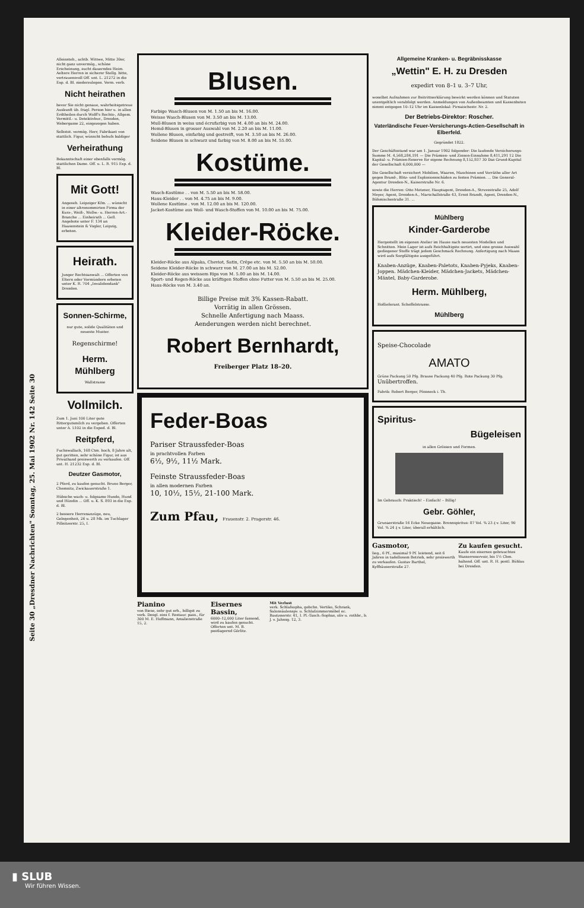Seite 30 „Dresdner Nachrichten" Sonntag, 25. Mai 1902 Nr. 142 Seite 30
Alleinsteh., achtb. Wittwe, Mitte 30er, nicht ganz unvermög., schöne Erscheinung, sucht dauerndes Heim. Aeltere Herren in sicherer Stellg. bitte, vertrauensvoll Off. unt. L. 21272 in die Exp. d. Bl. niederzulegen. Verm. verb.
Nicht heirathen
bevor Sie nicht genaue, wahrheitsgetreue Auskunft üb. fragl. Person hier u. in allen Erdtheilen durch Wolff's Rechts-, Allgem. Vermittl.- u. Detektivbur., Dresden, Webergasse 22, eingezogen haben.
Selbstst. vermög. Herr, Fabrikant von stattlich. Figur, wünscht behufs baldiger
Verheirathung
Bekanntschaft einer ebenfalls vermög. stattlichen Dame. Off. u. L. R. 915 Exp. d. Bl.
Mit Gott!
Angeseh. Leipziger Kfm. ... wünscht in einer altrenommirten Firma der Kurz-, Weiß-, Wollw.- u. Herren-Art.-Branche ... Einheirath ... Gefl. Angebote unter F. 134 an Haasenstein & Vogler, Leipzig, erbeten.
Heirath.
Junger Rechtsanwalt ... Offerten von Eltern oder Vormündern erbeten unter K. R. 704 „Invalidendank" Dresden.
Sonnen-Schirme,
nur gute, solide Qualitäten und neueste Muster.
Regenschirme!
Herm. Mühlberg
Wallstrasse
Vollmilch.
Zum 1. Juni 100 Liter gute Rittergutsmilch zu vergeben. Offerten unter A. 5102 in die Exped. d. Bl.
Reitpferd,
Fuchswallach, 168 Ctm. hoch, 8 Jahre alt, gut geritten, sehr schöne Figur, ist aus Privathand preiswerth zu verkaufen. Off. unt. H. 21232 Exp. d. Bl.
Deutzer Gasmotor,
2 Pferd, zu kaufen gesucht. Bruno Berger, Chemnitz, Zwickauerstraße 1.
Hübsche wach- u. folgsame Hunde, Hund und Hündin ... Off. u. K. S. 893 in die Exp. d. Bl.
2 bessere Herrenanzüge, neu, Gelegenheit, 26 u. 28 Mk. im Tuchlager Pillnitzerstr. 25, I.
Blusen.
Farbige Wasch-Blusen von M. 1.50 an bis M. 16.00.
Weisse Wasch-Blusen von M. 3.50 an bis M. 13.00.
Mull-Blusen in weiss und écrufarbig von M. 4.00 an bis M. 24.00.
Hemd-Blusen in grosser Auswahl von M. 2.20 an bis M. 11.00.
Wollene Blusen, einfarbig und gestreift, von M. 3.50 an bis M. 26.00.
Seidene Blusen in schwarz und farbig von M. 8.00 an bis M. 55.00.
Kostüme.
Wasch-Kostüme . . von M. 5.50 an bis M. 58.00.
Haus-Kleider . . von M. 4.75 an bis M. 9.00.
Wollene Kostüme . von M. 12.00 an bis M. 120.00.
Jacket-Kostüme aus Woll- und Wasch-Stoffen von M. 10.00 an bis M. 75.00.
Kleider-Röcke.
Kleider-Röcke aus Alpaka, Cheviot, Satin, Crêpe etc. von M. 5.50 an bis M. 50.00.
Seidene Kleider-Röcke in schwarz von M. 27.00 an bis M. 52.00.
Kleider-Röcke aus weissem Rips von M. 5.00 an bis M. 14.00.
Sport- und Regen-Röcke aus kräftigen Stoffen ohne Futter von M. 5.50 an bis M. 25.00.
Haus-Röcke von M. 3.40 an.
Billige Preise mit 3% Kassen-Rabatt.
Vorrätig in allen Grössen.
Schnelle Anfertigung nach Maass.
Aenderungen werden nicht berechnet.
Robert Bernhardt,
Freiberger Platz 18–20.
Feder-Boas
Pariser Straussfeder-Boas
in prachtvollen Farben
6½, 9½, 11½ Mark.
Feinste Straussfeder-Boas
in allen modernen Farben
10, 10½, 15½, 21-100 Mark.
Zum Pfau, Frauenstr. 2. Pragerstr. 46.
Pianino
von Biese, sehr gut erh., billigst zu verk. Desgl. eins f. Restaur. pass., für 300 M. E. Hoffmann, Amalienstraße 15, 2.
Eisernes Bassin,
6000–12,000 Liter fassend, wird zu kaufen gesucht. Offerten unt. M. B. postlagernd Görlitz.
Mit Verlust
verk. Schlafsopha, gebchn. Vertiko, Schrank, Salonsäulenspv. u. Schlafzimmermöbel ec. Bautznerstr. 41, I. Pl.-Tasch.-Sophas, oliv u. rothbr., b. J. v. Jahnsg. 12, 3.
Allgemeine Kranken- u. Begräbnisskasse
„Wettin" E. H. zu Dresden
expedirt von 8–1 u. 3–7 Uhr,
woselbst Aufnahmen zur Beitrittserklärung bewirkt werden können und Statuten unentgeltlich verabfolgt werden. Anmeldungen von Außenbeamten und Kassenboten nimmt entgegen 10–12 Uhr im Kassenlokal: Pirnaischestr. Nr. 2.
Der Betriebs-Direktor: Roscher.
Vaterländische Feuer-Versicherungs-Actien-Gesellschaft in Elberfeld.
Gegründet 1822.
Der Geschäftsstand war am 1. Januar 1902 folgender: Die laufende Versicherungs-Summe M. 4,568,284,191 — Die Prämien- und Zinsen-Einnahme 8,411,291 12 Die Kapital- u. Prämien-Reserve für eigene Rechnung 8,152,937 30 Das Grund-Kapital der Gesellschaft 6,000,000 —
Die Gesellschaft versichert Mobilien, Waaren, Maschinen und Vorräthe aller Art gegen Brand-, Blitz- und Explosionsschäden zu festen Prämien. ... Die General-Agentur Dresden-N., Kaiserstraße Nr. 6.
sowie die Herren: Otto Metzner, Hauptagent, Dresden-A., Struvestraße 25, Adolf Meyer, Agent, Dresden-A., Marschallstraße 43, Ernst Brandt, Agent, Dresden-N., Böhmischestraße 31. ...
Mühlberg
Kinder-Garderobe
Hergestellt im eigenen Atelier im Hause nach neuesten Modellen und Schnitten. Mein Lager ist aufs Reichhaltigste sortirt, und eine grosse Auswahl gediegener Stoffe trägt jedem Geschmack Rechnung. Anfertigung nach Maass wird aufs Sorgfältigste ausgeführt.
Knaben-Anzüge, Knaben-Paletots, Knaben-Pyjeks, Knaben-Joppen. Mädchen-Kleider, Mädchen-Jackets, Mädchen-Mäntel, Baby-Garderobe.
Herm. Mühlberg,
Hoflieferant. Scheffelstrasse.
Mühlberg
Speise-Chocolade
AMATO
Grüne Packung 50 Pfg. Brause Packung 40 Pfg. Rote Packung 30 Pfg. Unübertroffen.
Fabrik: Robert Berger, Pössneck i. Th.
Spiritus-
Bügeleisen
in allen Grössen und Formen.
Im Gebrauch: Praktisch! – Einfach! – Billig!
Gebr. Göhler,
Grunaerstraße 16 Ecke Neuegasse. Brennspiritus: 87 Vol. % 23 ₰ v. Liter, 90 Vol. % 24 ₰ v. Liter, überall erhältlich.
Gasmotor,
lieg., 6 Pf., maximal 9 Pf. leistend, seit 6 Jahren in tadellosem Betrieb, sehr preiswerth zu verkaufen. Gustav Barthel, Kyffhäuserstraße 27.
Zu kaufen gesucht.
Kaufe ein eisernes gebrauchtes Wasserreservoir, bis 1½ Cbm. haltend. Off. unt. R. H. postl. Bühlau bei Dresden.
▮ SLUB
Wir führen Wissen.